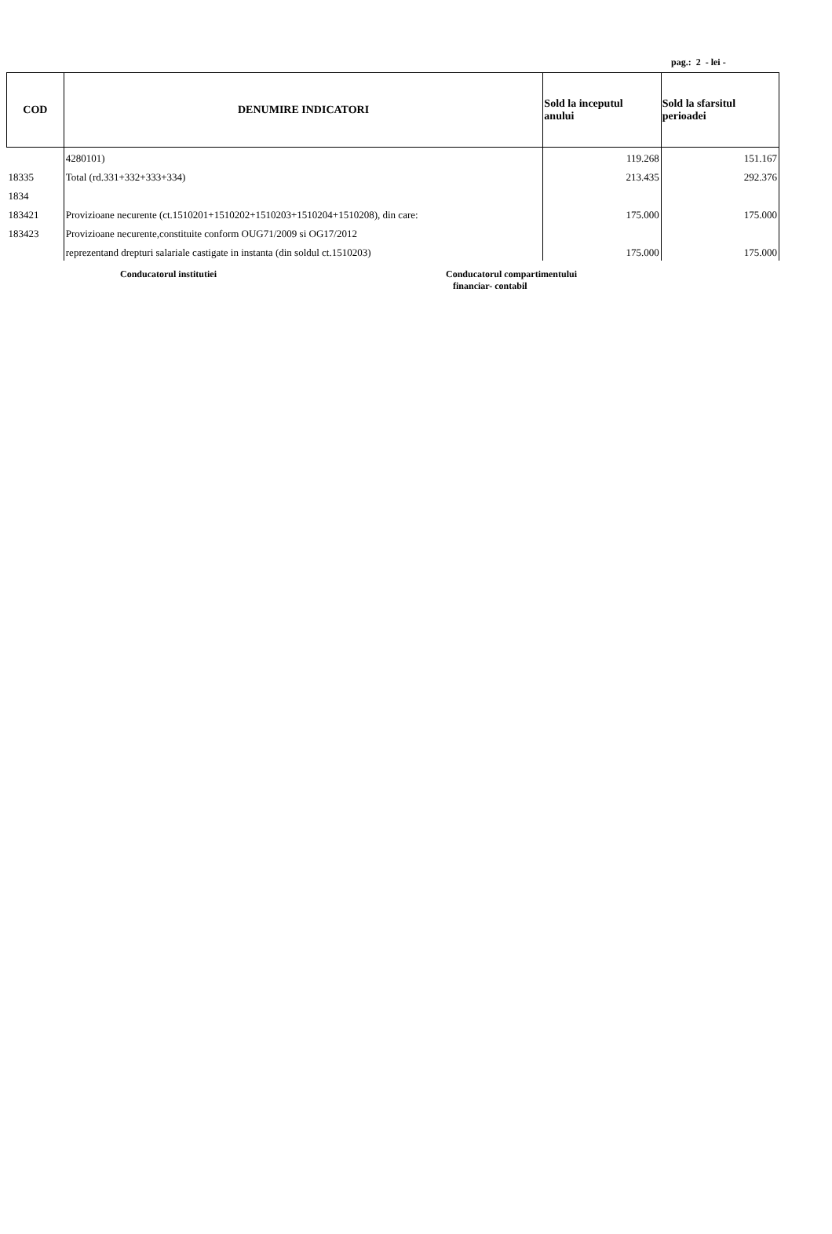pag.: 2 - lei -
| COD | DENUMIRE INDICATORI | Sold la inceputul anului | Sold la sfarsitul perioadei |
| --- | --- | --- | --- |
| | 4280101) | 119.268 | 151.167 |
| 18335 | Total (rd.331+332+333+334) | 213.435 | 292.376 |
| 1834 | | | |
| 183421 | Provizioane necurente (ct.1510201+1510202+1510203+1510204+1510208), din care: | 175.000 | 175.000 |
| 183423 | Provizioane necurente,constituite conform OUG71/2009 si OG17/2012 | | |
| | reprezentand drepturi salariale castigate in instanta (din soldul ct.1510203) | 175.000 | 175.000 |
Conducatorul institutiei Conducatorul compartimentului
financiar- contabil